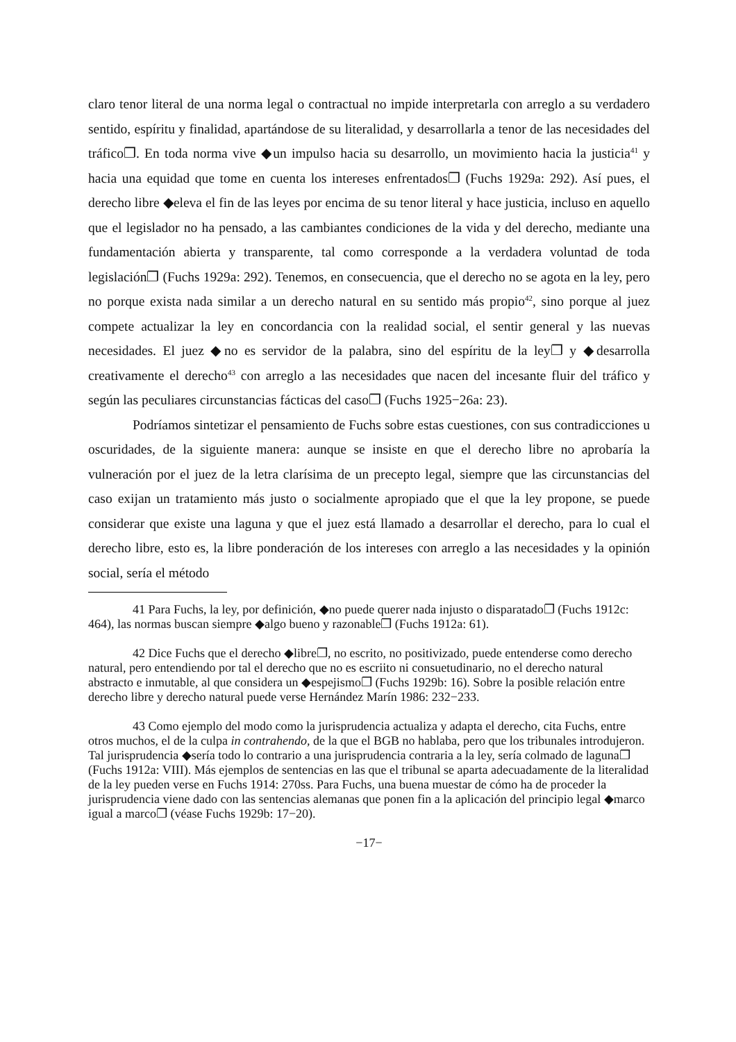claro tenor literal de una norma legal o contractual no impide interpretarla con arreglo a su verdadero sentido, espíritu y finalidad, apartándose de su literalidad, y desarrollarla a tenor de las necesidades del tráfico❐. En toda norma vive ◆un impulso hacia su desarrollo, un movimiento hacia la justicia<sup>41</sup> y hacia una equidad que tome en cuenta los intereses enfrentados❐ (Fuchs 1929a: 292). Así pues, el derecho libre ◆eleva el fin de las leyes por encima de su tenor literal y hace justicia, incluso en aquello que el legislador no ha pensado, a las cambiantes condiciones de la vida y del derecho, mediante una fundamentación abierta y transparente, tal como corresponde a la verdadera voluntad de toda legislación❐ (Fuchs 1929a: 292). Tenemos, en consecuencia, que el derecho no se agota en la ley, pero no porque exista nada similar a un derecho natural en su sentido más propio<sup>42</sup>, sino porque al juez compete actualizar la ley en concordancia con la realidad social, el sentir general y las nuevas necesidades. El juez ◆no es servidor de la palabra, sino del espíritu de la ley❐ y ◆desarrolla creativamente el derecho<sup>43</sup> con arreglo a las necesidades que nacen del incesante fluir del tráfico y según las peculiares circunstancias fácticas del caso❐ (Fuchs 1925−26a: 23).
Podríamos sintetizar el pensamiento de Fuchs sobre estas cuestiones, con sus contradicciones u oscuridades, de la siguiente manera: aunque se insiste en que el derecho libre no aprobaría la vulneración por el juez de la letra clarísima de un precepto legal, siempre que las circunstancias del caso exijan un tratamiento más justo o socialmente apropiado que el que la ley propone, se puede considerar que existe una laguna y que el juez está llamado a desarrollar el derecho, para lo cual el derecho libre, esto es, la libre ponderación de los intereses con arreglo a las necesidades y la opinión social, sería el método
41 Para Fuchs, la ley, por definición, ◆no puede querer nada injusto o disparatado❐ (Fuchs 1912c: 464), las normas buscan siempre ◆algo bueno y razonable❐ (Fuchs 1912a: 61).
42 Dice Fuchs que el derecho ◆libre❐, no escrito, no positivizado, puede entenderse como derecho natural, pero entendiendo por tal el derecho que no es escriito ni consuetudinario, no el derecho natural abstracto e inmutable, al que considera un ◆espejismo❐ (Fuchs 1929b: 16). Sobre la posible relación entre derecho libre y derecho natural puede verse Hernández Marín 1986: 232−233.
43 Como ejemplo del modo como la jurisprudencia actualiza y adapta el derecho, cita Fuchs, entre otros muchos, el de la culpa in contrahendo, de la que el BGB no hablaba, pero que los tribunales introdujeron. Tal jurisprudencia ◆sería todo lo contrario a una jurisprudencia contraria a la ley, sería colmado de laguna❐ (Fuchs 1912a: VIII). Más ejemplos de sentencias en las que el tribunal se aparta adecuadamente de la literalidad de la ley pueden verse en Fuchs 1914: 270ss. Para Fuchs, una buena muestar de cómo ha de proceder la jurisprudencia viene dado con las sentencias alemanas que ponen fin a la aplicación del principio legal ◆marco igual a marco❐ (véase Fuchs 1929b: 17−20).
−17−